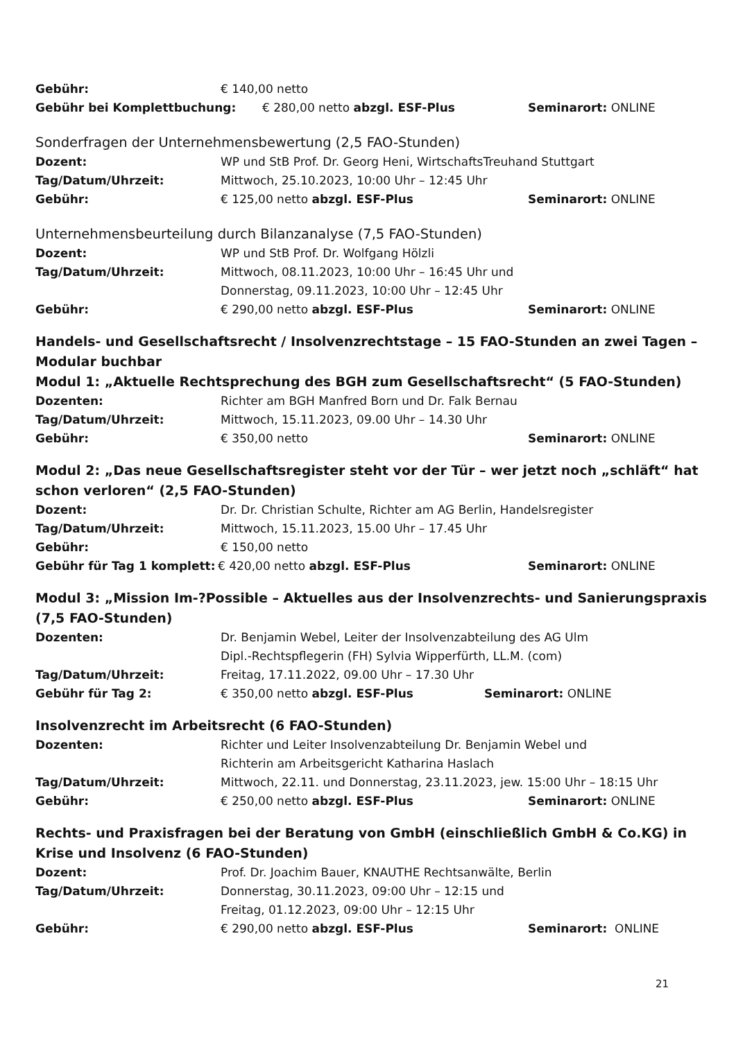Gebühr: € 140,00 netto
Gebühr bei Komplettbuchung: € 280,00 netto abzgl. ESF-Plus Seminarort: ONLINE
Sonderfragen der Unternehmensbewertung (2,5 FAO-Stunden)
Dozent: WP und StB Prof. Dr. Georg Heni, WirtschaftsTreuhand Stuttgart
Tag/Datum/Uhrzeit: Mittwoch, 25.10.2023, 10:00 Uhr – 12:45 Uhr
Gebühr: € 125,00 netto abzgl. ESF-Plus Seminarort: ONLINE
Unternehmensbeurteilung durch Bilanzanalyse (7,5 FAO-Stunden)
Dozent: WP und StB Prof. Dr. Wolfgang Hölzli
Tag/Datum/Uhrzeit: Mittwoch, 08.11.2023, 10:00 Uhr – 16:45 Uhr und
Donnerstag, 09.11.2023, 10:00 Uhr – 12:45 Uhr
Gebühr: € 290,00 netto abzgl. ESF-Plus Seminarort: ONLINE
Handels- und Gesellschaftsrecht / Insolvenzrechtstage – 15 FAO-Stunden an zwei Tagen – Modular buchbar
Modul 1: „Aktuelle Rechtsprechung des BGH zum Gesellschaftsrecht“ (5 FAO-Stunden)
Dozenten: Richter am BGH Manfred Born und Dr. Falk Bernau
Tag/Datum/Uhrzeit: Mittwoch, 15.11.2023, 09.00 Uhr – 14.30 Uhr
Gebühr: € 350,00 netto Seminarort: ONLINE
Modul 2: „Das neue Gesellschaftsregister steht vor der Tür – wer jetzt noch „schläft“ hat schon verloren“ (2,5 FAO-Stunden)
Dozent: Dr. Dr. Christian Schulte, Richter am AG Berlin, Handelsregister
Tag/Datum/Uhrzeit: Mittwoch, 15.11.2023, 15.00 Uhr – 17.45 Uhr
Gebühr: € 150,00 netto
Gebühr für Tag 1 komplett: € 420,00 netto abzgl. ESF-Plus Seminarort: ONLINE
Modul 3: „Mission Im-?Possible – Aktuelles aus der Insolvenzrechts- und Sanierungspraxis (7,5 FAO-Stunden)
Dozenten: Dr. Benjamin Webel, Leiter der Insolvenzabteilung des AG Ulm
Dipl.-Rechtspflegerin (FH) Sylvia Wipperfürth, LL.M. (com)
Tag/Datum/Uhrzeit: Freitag, 17.11.2022, 09.00 Uhr – 17.30 Uhr
Gebühr für Tag 2: € 350,00 netto abzgl. ESF-Plus Seminarort: ONLINE
Insolvenzrecht im Arbeitsrecht (6 FAO-Stunden)
Dozenten: Richter und Leiter Insolvenzabteilung Dr. Benjamin Webel und
Richterin am Arbeitsgericht Katharina Haslach
Tag/Datum/Uhrzeit: Mittwoch, 22.11. und Donnerstag, 23.11.2023, jew. 15:00 Uhr – 18:15 Uhr
Gebühr: € 250,00 netto abzgl. ESF-Plus Seminarort: ONLINE
Rechts- und Praxisfragen bei der Beratung von GmbH (einschließlich GmbH & Co.KG) in Krise und Insolvenz (6 FAO-Stunden)
Dozent: Prof. Dr. Joachim Bauer, KNAUTHE Rechtsanwälte, Berlin
Tag/Datum/Uhrzeit: Donnerstag, 30.11.2023, 09:00 Uhr – 12:15 und
Freitag, 01.12.2023, 09:00 Uhr – 12:15 Uhr
Gebühr: € 290,00 netto abzgl. ESF-Plus Seminarort: ONLINE
21